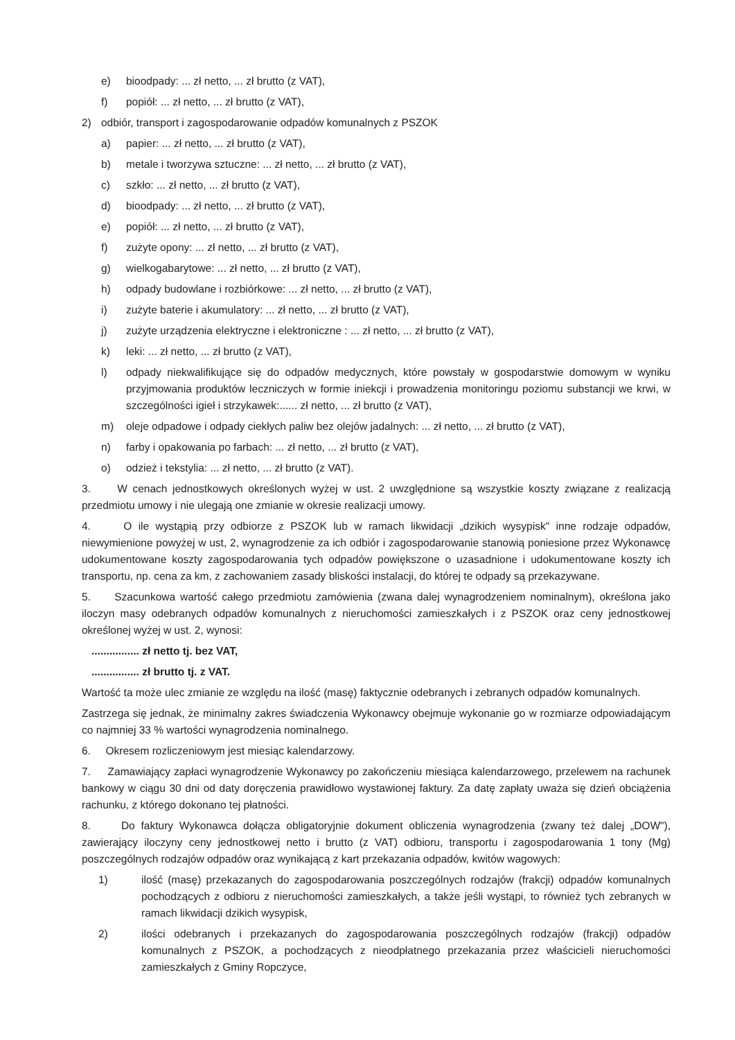e) bioodpady: ... zł netto, ... zł brutto (z VAT),
f) popiół: ... zł netto, ... zł brutto (z VAT),
2) odbiór, transport i zagospodarowanie odpadów komunalnych z PSZOK
a) papier: ... zł netto, ... zł brutto (z VAT),
b) metale i tworzywa sztuczne: ... zł netto, ... zł brutto (z VAT),
c) szkło: ... zł netto, ... zł brutto (z VAT),
d) bioodpady: ... zł netto, ... zł brutto (z VAT),
e) popiół: ... zł netto, ... zł brutto (z VAT),
f) zużyte opony: ... zł netto, ... zł brutto (z VAT),
g) wielkogabarytowe: ... zł netto, ... zł brutto (z VAT),
h) odpady budowlane i rozbiórkowe: ... zł netto, ... zł brutto (z VAT),
i) zużyte baterie i akumulatory: ... zł netto, ... zł brutto (z VAT),
j) zużyte urządzenia elektryczne i elektroniczne : ... zł netto, ... zł brutto (z VAT),
k) leki: ... zł netto, ... zł brutto (z VAT),
l) odpady niekwalifikujące się do odpadów medycznych, które powstały w gospodarstwie domowym w wyniku przyjmowania produktów leczniczych w formie iniekcji i prowadzenia monitoringu poziomu substancji we krwi, w szczególności igieł i strzykawek:...... zł netto, ... zł brutto (z VAT),
m) oleje odpadowe i odpady ciekłych paliw bez olejów jadalnych: ... zł netto, ... zł brutto (z VAT),
n) farby i opakowania po farbach: ... zł netto, ... zł brutto (z VAT),
o) odzież i tekstylia: ... zł netto, ... zł brutto (z VAT).
3. W cenach jednostkowych określonych wyżej w ust. 2 uwzględnione są wszystkie koszty związane z realizacją przedmiotu umowy i nie ulegają one zmianie w okresie realizacji umowy.
4. O ile wystąpią przy odbiorze z PSZOK lub w ramach likwidacji „dzikich wysypisk" inne rodzaje odpadów, niewymienione powyżej w ust, 2, wynagrodzenie za ich odbiór i zagospodarowanie stanowią poniesione przez Wykonawcę udokumentowane koszty zagospodarowania tych odpadów powiększone o uzasadnione i udokumentowane koszty ich transportu, np. cena za km, z zachowaniem zasady bliskości instalacji, do której te odpady są przekazywane.
5. Szacunkowa wartość całego przedmiotu zamówienia (zwana dalej wynagrodzeniem nominalnym), określona jako iloczyn masy odebranych odpadów komunalnych z nieruchomości zamieszkałych i z PSZOK oraz ceny jednostkowej określonej wyżej w ust. 2, wynosi:
................ zł netto tj. bez VAT,
................ zł brutto tj. z VAT.
Wartość ta może ulec zmianie ze względu na ilość (masę) faktycznie odebranych i zebranych odpadów komunalnych.
Zastrzega się jednak, że minimalny zakres świadczenia Wykonawcy obejmuje wykonanie go w rozmiarze odpowiadającym co najmniej 33 % wartości wynagrodzenia nominalnego.
6. Okresem rozliczeniowym jest miesiąc kalendarzowy.
7. Zamawiający zapłaci wynagrodzenie Wykonawcy po zakończeniu miesiąca kalendarzowego, przelewem na rachunek bankowy w ciągu 30 dni od daty doręczenia prawidłowo wystawionej faktury. Za datę zapłaty uważa się dzień obciążenia rachunku, z którego dokonano tej płatności.
8. Do faktury Wykonawca dołącza obligatoryjnie dokument obliczenia wynagrodzenia (zwany też dalej „DOW"), zawierający iloczyny ceny jednostkowej netto i brutto (z VAT) odbioru, transportu i zagospodarowania 1 tony (Mg) poszczególnych rodzajów odpadów oraz wynikającą z kart przekazania odpadów, kwitów wagowych:
1) ilość (masę) przekazanych do zagospodarowania poszczególnych rodzajów (frakcji) odpadów komunalnych pochodzących z odbioru z nieruchomości zamieszkałych, a także jeśli wystąpi, to również tych zebranych w ramach likwidacji dzikich wysypisk,
2) ilości odebranych i przekazanych do zagospodarowania poszczególnych rodzajów (frakcji) odpadów komunalnych z PSZOK, a pochodzących z nieodpłatnego przekazania przez właścicieli nieruchomości zamieszkałych z Gminy Ropczyce,